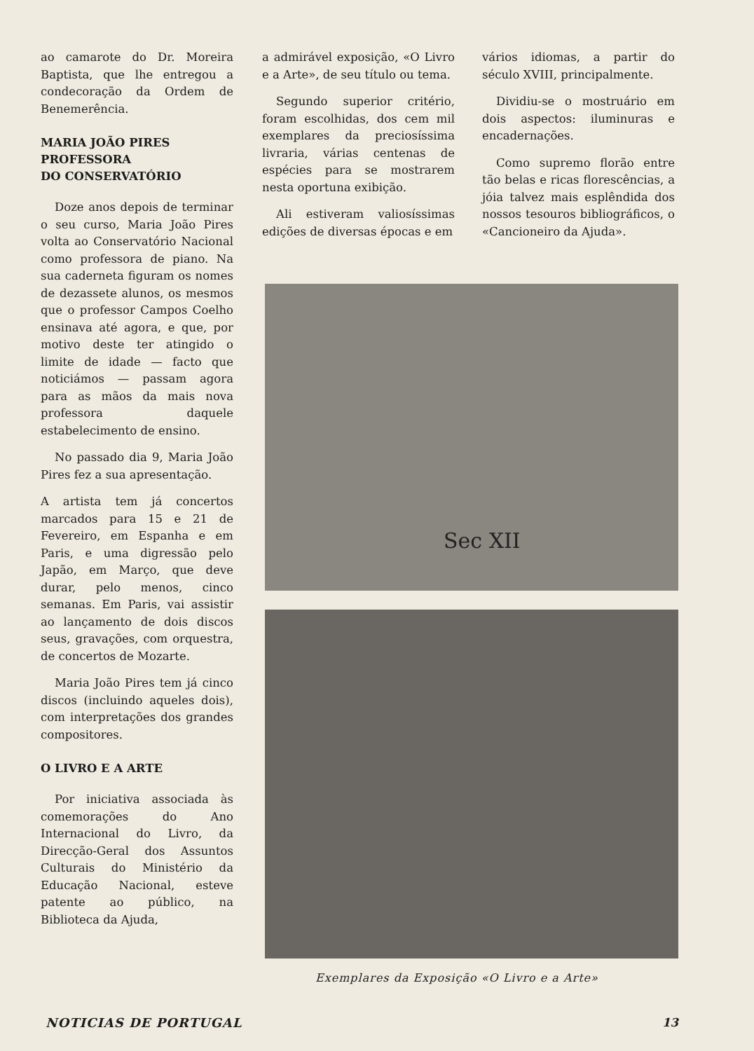ao camarote do Dr. Moreira Baptista, que lhe entregou a condecoração da Ordem de Benemerência.
MARIA JOÃO PIRES
PROFESSORA
DO CONSERVATÓRIO
Doze anos depois de terminar o seu curso, Maria João Pires volta ao Conservatório Nacional como professora de piano. Na sua caderneta figuram os nomes de dezassete alunos, os mesmos que o professor Campos Coelho ensinava até agora, e que, por motivo deste ter atingido o limite de idade — facto que noticiámos — passam agora para as mãos da mais nova professora daquele estabelecimento de ensino.
No passado dia 9, Maria João Pires fez a sua apresentação.
A artista tem já concertos marcados para 15 e 21 de Fevereiro, em Espanha e em Paris, e uma digressão pelo Japão, em Março, que deve durar, pelo menos, cinco semanas. Em Paris, vai assistir ao lançamento de dois discos seus, gravações, com orquestra, de concertos de Mozarte.
Maria João Pires tem já cinco discos (incluindo aqueles dois), com interpretações dos grandes compositores.
O LIVRO E A ARTE
Por iniciativa associada às comemorações do Ano Internacional do Livro, da Direcção-Geral dos Assuntos Culturais do Ministério da Educação Nacional, esteve patente ao público, na Biblioteca da Ajuda,
a admirável exposição, «O Livro e a Arte», de seu título ou tema.
Segundo superior critério, foram escolhidas, dos cem mil exemplares da preciosíssima livraria, várias centenas de espécies para se mostrarem nesta oportuna exibição.
Ali estiveram valiosíssimas edições de diversas épocas e em
vários idiomas, a partir do século XVIII, principalmente.
Dividiu-se o mostruário em dois aspectos: iluminuras e encadernações.
Como supremo florão entre tão belas e ricas florescências, a jóia talvez mais esplêndida dos nossos tesouros bibliográficos, o «Cancioneiro da Ajuda».
Sec XII
Exemplares da Exposição «O Livro e a Arte»
NOTICIAS DE PORTUGAL 13